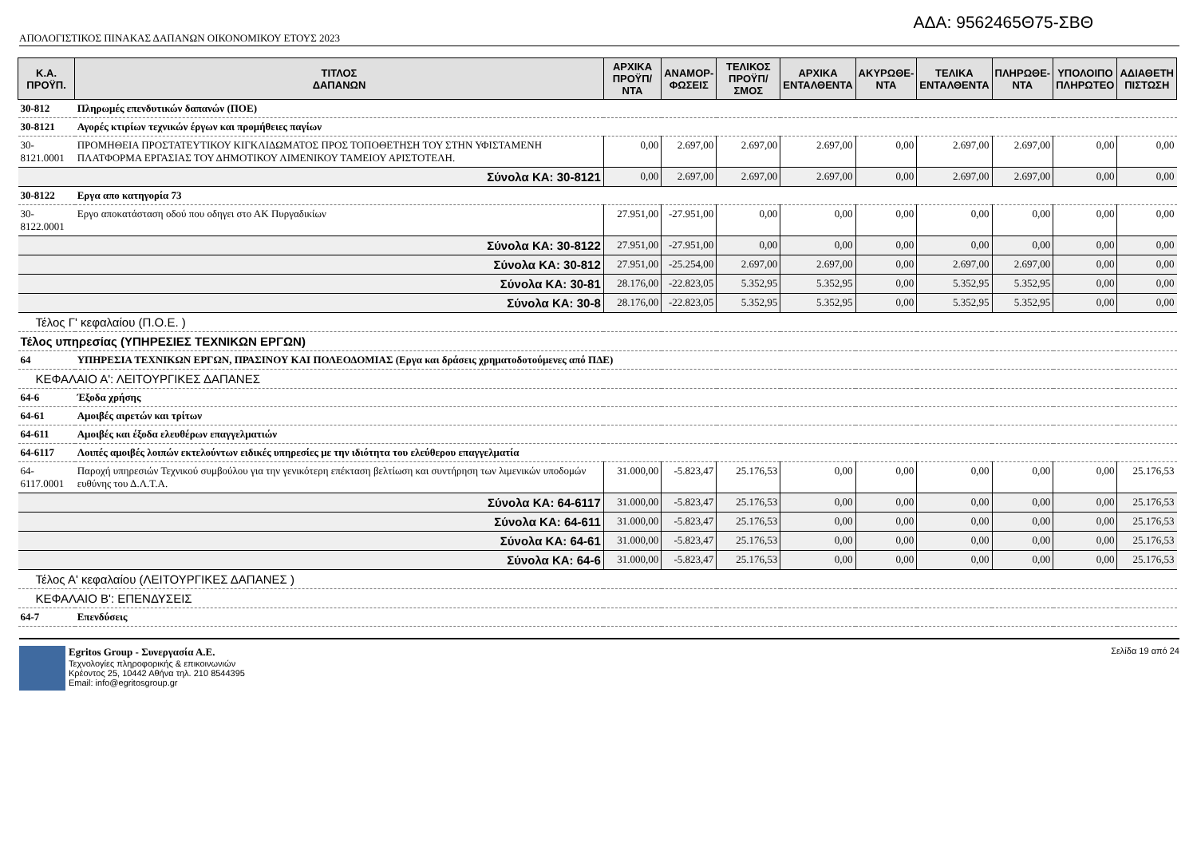ΑΔΑ: 9562465Θ75-ΣΒΘ
ΑΠΟΛΟΓΙΣΤΙΚΟΣ ΠΙΝΑΚΑΣ ΔΑΠΑΝΩΝ ΟΙΚΟΝΟΜΙΚΟΥ ΕΤΟΥΣ 2023
| Κ.Α. ΠΡΟΫΠ. | ΤΙΤΛΟΣ ΔΑΠΑΝΩΝ | ΑΡΧΙΚΑ ΠΡΟΫΠ/ΝΤΑ | ΑΝΑΜΟΡ- ΦΩΣΕΙΣ | ΤΕΛΙΚΟΣ ΠΡΟΫΠ/ΣΜΟΣ | ΑΡΧΙΚΑ ΕΝΤΑΛΘΕΝΤΑ | ΑΚΥΡΩΘΕ- ΝΤΑ | ΤΕΛΙΚΑ ΕΝΤΑΛΘΕΝΤΑ | ΠΛΗΡΩΘΕ- ΝΤΑ | ΥΠΟΛΟΙΠΟ ΠΛΗΡΩΤΕΟ | ΑΔΙΑΘΕΤΗ ΠΙΣΤΩΣΗ |
| --- | --- | --- | --- | --- | --- | --- | --- | --- | --- | --- |
| 30-812 | Πληρωμές επενδυτικών δαπανών (ΠΟΕ) | | | | | | | | | |
| 30-8121 | Αγορές κτιρίων τεχνικών έργων και προμήθειες παγίων | | | | | | | | | |
| 30-8121.0001 | ΠΡΟΜΗΘΕΙΑ ΠΡΟΣΤΑΤΕΥΤΙΚΟΥ ΚΙΓΚΛΙΔΩΜΑΤΟΣ ΠΡΟΣ ΤΟΠΟΘΕΤΗΣΗ ΤΟΥ ΣΤΗΝ ΥΦΙΣΤΑΜΕΝΗ ΠΛΑΤΦΟΡΜΑ ΕΡΓΑΣΙΑΣ ΤΟΥ ΔΗΜΟΤΙΚΟΥ ΛΙΜΕΝΙΚΟΥ ΤΑΜΕΙΟΥ ΑΡΙΣΤΟΤΕΛΗ. | 0,00 | 2.697,00 | 2.697,00 | 2.697,00 | 0,00 | 2.697,00 | 2.697,00 | 0,00 | 0,00 |
| Σύνολα ΚΑ: 30-8121 | | 0,00 | 2.697,00 | 2.697,00 | 2.697,00 | 0,00 | 2.697,00 | 2.697,00 | 0,00 | 0,00 |
| 30-8122 | Εργα απο κατηγορία 73 | | | | | | | | | |
| 30-8122.0001 | Εργο αποκατάσταση οδού που οδηγει στο ΑΚ Πυργαδικίων | 27.951,00 | -27.951,00 | 0,00 | 0,00 | 0,00 | 0,00 | 0,00 | 0,00 | 0,00 |
| Σύνολα ΚΑ: 30-8122 | | 27.951,00 | -27.951,00 | 0,00 | 0,00 | 0,00 | 0,00 | 0,00 | 0,00 | 0,00 |
| Σύνολα ΚΑ: 30-812 | | 27.951,00 | -25.254,00 | 2.697,00 | 2.697,00 | 0,00 | 2.697,00 | 2.697,00 | 0,00 | 0,00 |
| Σύνολα ΚΑ: 30-81 | | 28.176,00 | -22.823,05 | 5.352,95 | 5.352,95 | 0,00 | 5.352,95 | 5.352,95 | 0,00 | 0,00 |
| Σύνολα ΚΑ: 30-8 | | 28.176,00 | -22.823,05 | 5.352,95 | 5.352,95 | 0,00 | 5.352,95 | 5.352,95 | 0,00 | 0,00 |
| Τέλος Γ' κεφαλαίου (Π.Ο.Ε. ) | | | | | | | | | | |
| Τέλος υπηρεσίας (ΥΠΗΡΕΣΙΕΣ ΤΕΧΝΙΚΩΝ ΕΡΓΩΝ) | | | | | | | | | | |
| 64 | ΥΠΗΡΕΣΙΑ ΤΕΧΝΙΚΩΝ ΕΡΓΩΝ, ΠΡΑΣΙΝΟΥ ΚΑΙ ΠΟΛΕΟΔΟΜΙΑΣ (Εργα και δράσεις χρηματοδοτούμενες από ΠΔΕ) | | | | | | | | | |
| ΚΕΦΑΛΑΙΟ Α': ΛΕΙΤΟΥΡΓΙΚΕΣ ΔΑΠΑΝΕΣ | | | | | | | | | | |
| 64-6 | Έξοδα χρήσης | | | | | | | | | |
| 64-61 | Αμοιβές αιρετών και τρίτων | | | | | | | | | |
| 64-611 | Αμοιβές και έξοδα ελευθέρων επαγγελματιών | | | | | | | | | |
| 64-6117 | Λοιπές αμοιβές λοιπών εκτελούντων ειδικές υπηρεσίες με την ιδιότητα του ελεύθερου επαγγελματία | | | | | | | | | |
| 64-6117.0001 | Παροχή υπηρεσιών Τεχνικού συμβούλου για την γενικότερη επέκταση βελτίωση και συντήρηση των λιμενικών υποδομών ευθύνης του Δ.Λ.Τ.Α. | 31.000,00 | -5.823,47 | 25.176,53 | 0,00 | 0,00 | 0,00 | 0,00 | 0,00 | 25.176,53 |
| Σύνολα ΚΑ: 64-6117 | | 31.000,00 | -5.823,47 | 25.176,53 | 0,00 | 0,00 | 0,00 | 0,00 | 0,00 | 25.176,53 |
| Σύνολα ΚΑ: 64-611 | | 31.000,00 | -5.823,47 | 25.176,53 | 0,00 | 0,00 | 0,00 | 0,00 | 0,00 | 25.176,53 |
| Σύνολα ΚΑ: 64-61 | | 31.000,00 | -5.823,47 | 25.176,53 | 0,00 | 0,00 | 0,00 | 0,00 | 0,00 | 25.176,53 |
| Σύνολα ΚΑ: 64-6 | | 31.000,00 | -5.823,47 | 25.176,53 | 0,00 | 0,00 | 0,00 | 0,00 | 0,00 | 25.176,53 |
| Τέλος Α' κεφαλαίου (ΛΕΙΤΟΥΡΓΙΚΕΣ ΔΑΠΑΝΕΣ ) | | | | | | | | | | |
| ΚΕΦΑΛΑΙΟ Β': ΕΠΕΝΔΥΣΕΙΣ | | | | | | | | | | |
| 64-7 | Επενδύσεις | | | | | | | | | |
Egritos Group - Συνεργασία Α.Ε.
Τεχνολογίες πληροφορικής & επικοινωνιών
Κρέοντος 25, 10442 Αθήνα τηλ. 210 8544395
Email: info@egritosgroup.gr
Σελίδα 19 από 24